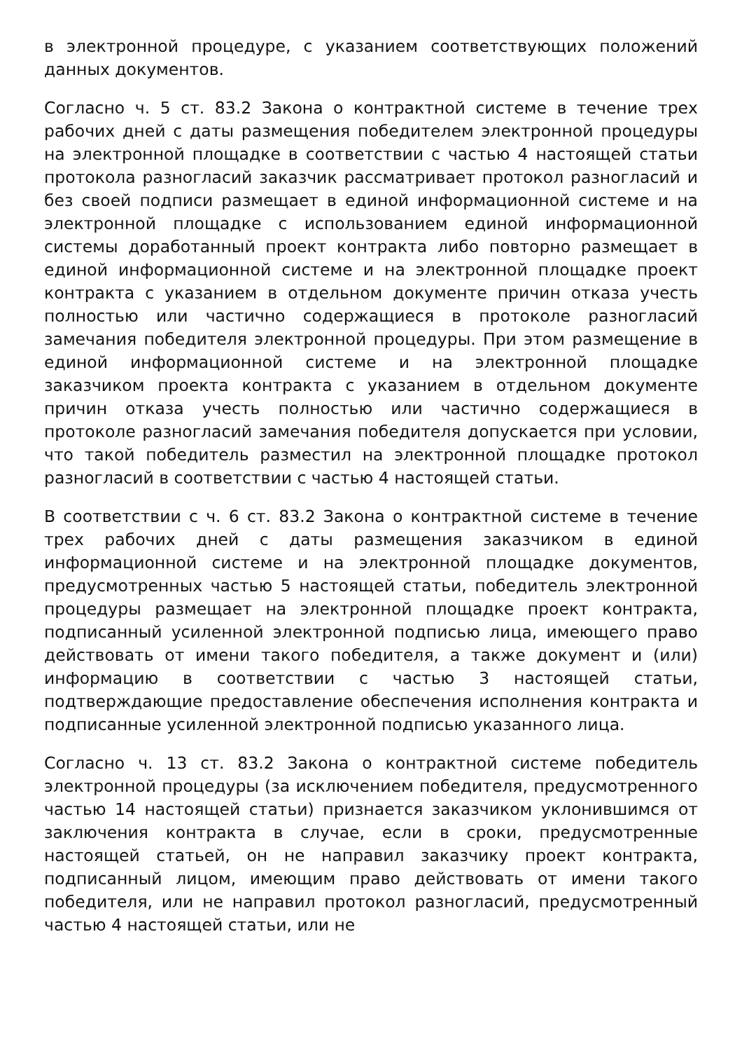в электронной процедуре, с указанием соответствующих положений данных документов.
Согласно ч. 5 ст. 83.2 Закона о контрактной системе в течение трех рабочих дней с даты размещения победителем электронной процедуры на электронной площадке в соответствии с частью 4 настоящей статьи протокола разногласий заказчик рассматривает протокол разногласий и без своей подписи размещает в единой информационной системе и на электронной площадке с использованием единой информационной системы доработанный проект контракта либо повторно размещает в единой информационной системе и на электронной площадке проект контракта с указанием в отдельном документе причин отказа учесть полностью или частично содержащиеся в протоколе разногласий замечания победителя электронной процедуры. При этом размещение в единой информационной системе и на электронной площадке заказчиком проекта контракта с указанием в отдельном документе причин отказа учесть полностью или частично содержащиеся в протоколе разногласий замечания победителя допускается при условии, что такой победитель разместил на электронной площадке протокол разногласий в соответствии с частью 4 настоящей статьи.
В соответствии с ч. 6 ст. 83.2 Закона о контрактной системе в течение трех рабочих дней с даты размещения заказчиком в единой информационной системе и на электронной площадке документов, предусмотренных частью 5 настоящей статьи, победитель электронной процедуры размещает на электронной площадке проект контракта, подписанный усиленной электронной подписью лица, имеющего право действовать от имени такого победителя, а также документ и (или) информацию в соответствии с частью 3 настоящей статьи, подтверждающие предоставление обеспечения исполнения контракта и подписанные усиленной электронной подписью указанного лица.
Согласно ч. 13 ст. 83.2 Закона о контрактной системе победитель электронной процедуры (за исключением победителя, предусмотренного частью 14 настоящей статьи) признается заказчиком уклонившимся от заключения контракта в случае, если в сроки, предусмотренные настоящей статьей, он не направил заказчику проект контракта, подписанный лицом, имеющим право действовать от имени такого победителя, или не направил протокол разногласий, предусмотренный частью 4 настоящей статьи, или не